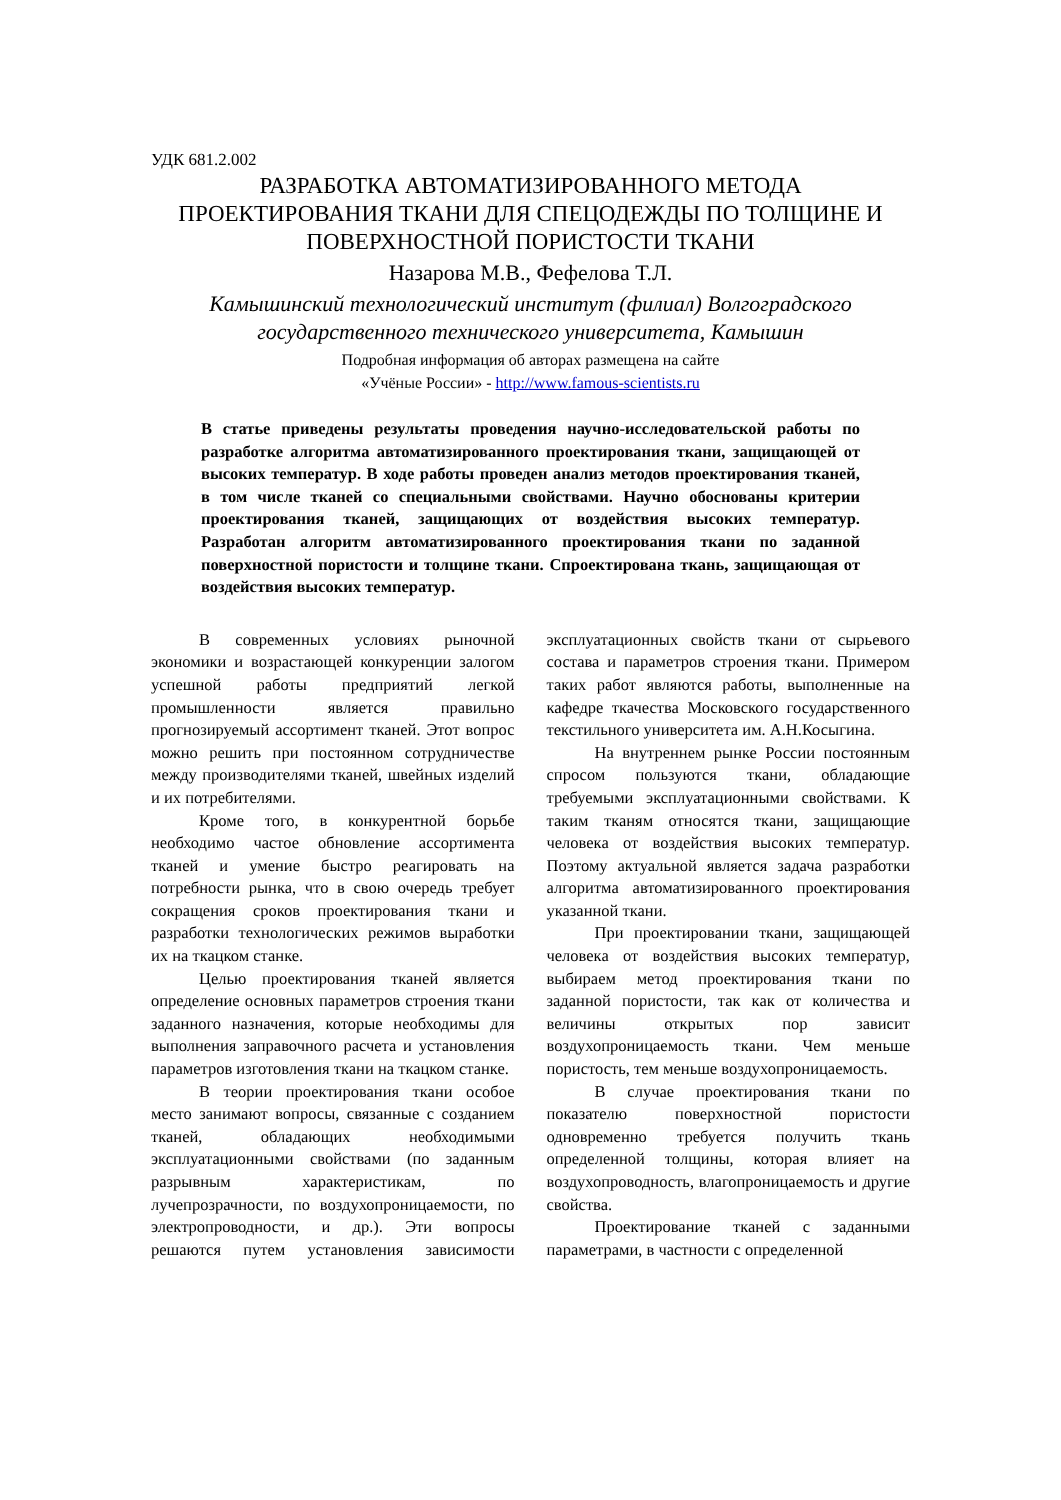УДК 681.2.002
РАЗРАБОТКА АВТОМАТИЗИРОВАННОГО МЕТОДА ПРОЕКТИРОВАНИЯ ТКАНИ ДЛЯ СПЕЦОДЕЖДЫ ПО ТОЛЩИНЕ И ПОВЕРХНОСТНОЙ ПОРИСТОСТИ ТКАНИ
Назарова М.В., Фефелова Т.Л.
Камышинский технологический институт (филиал) Волгоградского государственного технического университета, Камышин
Подробная информация об авторах размещена на сайте
«Учёные России» - http://www.famous-scientists.ru
В статье приведены результаты проведения научно-исследовательской работы по разработке алгоритма автоматизированного проектирования ткани, защищающей от высоких температур. В ходе работы проведен анализ методов проектирования тканей, в том числе тканей со специальными свойствами. Научно обоснованы критерии проектирования тканей, защищающих от воздействия высоких температур. Разработан алгоритм автоматизированного проектирования ткани по заданной поверхностной пористости и толщине ткани. Спроектирована ткань, защищающая от воздействия высоких температур.
В современных условиях рыночной экономики и возрастающей конкуренции залогом успешной работы предприятий легкой промышленности является правильно прогнозируемый ассортимент тканей. Этот вопрос можно решить при постоянном сотрудничестве между производителями тканей, швейных изделий и их потребителями.
Кроме того, в конкурентной борьбе необходимо частое обновление ассортимента тканей и умение быстро реагировать на потребности рынка, что в свою очередь требует сокращения сроков проектирования ткани и разработки технологических режимов выработки их на ткацком станке.
Целью проектирования тканей является определение основных параметров строения ткани заданного назначения, которые необходимы для выполнения заправочного расчета и установления параметров изготовления ткани на ткацком станке.
В теории проектирования ткани особое место занимают вопросы, связанные с созданием тканей, обладающих необходимыми эксплуатационными свойствами (по заданным разрывным характеристикам, по лучепрозрачности, по воздухопроницаемости, по электропроводности, и др.). Эти вопросы решаются путем установления зависимости эксплуатационных свойств ткани от сырьевого состава и параметров строения ткани. Примером таких работ являются работы, выполненные на кафедре ткачества Московского государственного текстильного университета им. А.Н.Косыгина.
На внутреннем рынке России постоянным спросом пользуются ткани, обладающие требуемыми эксплуатационными свойствами. К таким тканям относятся ткани, защищающие человека от воздействия высоких температур. Поэтому актуальной является задача разработки алгоритма автоматизированного проектирования указанной ткани.
При проектировании ткани, защищающей человека от воздействия высоких температур, выбираем метод проектирования ткани по заданной пористости, так как от количества и величины открытых пор зависит воздухопроницаемость ткани. Чем меньше пористость, тем меньше воздухопроницаемость.
В случае проектирования ткани по показателю поверхностной пористости одновременно требуется получить ткань определенной толщины, которая влияет на воздухопроводность, влагопроницаемость и другие свойства.
Проектирование тканей с заданными параметрами, в частности с определенной